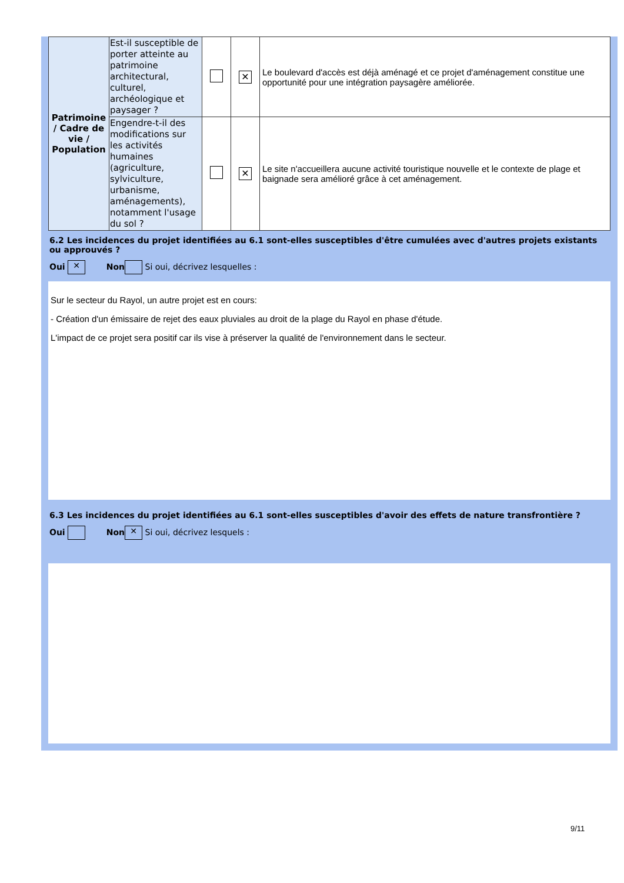| Patrimoine / Cadre de vie / Population | Est-il susceptible de porter atteinte au patrimoine architectural, culturel, archéologique et paysager ? | | ✕ | Le boulevard d'accès est déjà aménagé et ce projet d'aménagement constitue une opportunité pour une intégration paysagère améliorée. |
| | Engendre-t-il des modifications sur les activités humaines (agriculture, sylviculture, urbanisme, aménagements), notamment l'usage du sol ? | | ✕ | Le site n'accueillera aucune activité touristique nouvelle et le contexte de plage et baignade sera amélioré grâce à cet aménagement. |
6.2 Les incidences du projet identifiées au 6.1 sont-elles susceptibles d'être cumulées avec d'autres projets existants ou approuvés ?
Oui ✕ Non Si oui, décrivez lesquelles :
Sur le secteur du Rayol, un autre projet est en cours:
- Création d'un émissaire de rejet des eaux pluviales au droit de la plage du Rayol en phase d'étude.
L'impact de ce projet sera positif car ils vise à préserver la qualité de l'environnement dans le secteur.
6.3 Les incidences du projet identifiées au 6.1 sont-elles susceptibles d'avoir des effets de nature transfrontière ?
Oui Non ✕ Si oui, décrivez lesquels :
9/11